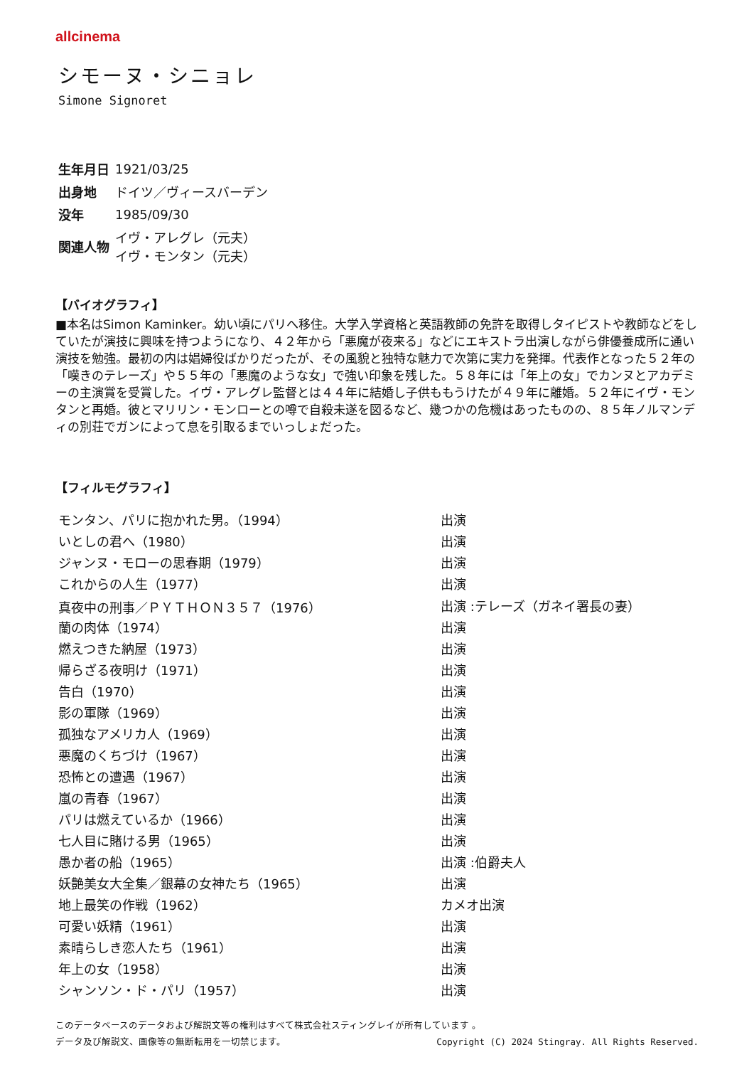allcinema
シモーヌ・シニョレ
Simone Signoret
| 生年月日 | 1921/03/25 |
| 出身地 | ドイツ／ヴィースバーデン |
| 没年 | 1985/09/30 |
| 関連人物 | イヴ・アレグレ（元夫） イヴ・モンタン（元夫） |
【バイオグラフィ】
■本名はSimon Kaminker。幼い頃にパリへ移住。大学入学資格と英語教師の免許を取得しタイピストや教師などをしていたが演技に興味を持つようになり、４２年から「悪魔が夜来る」などにエキストラ出演しながら俳優養成所に通い演技を勉強。最初の内は娼婦役ばかりだったが、その風貌と独特な魅力で次第に実力を発揮。代表作となった５２年の「嘆きのテレーズ」や５５年の「悪魔のような女」で強い印象を残した。５８年には「年上の女」でカンヌとアカデミーの主演賞を受賞した。イヴ・アレグレ監督とは４４年に結婚し子供ももうけたが４９年に離婚。５２年にイヴ・モンタンと再婚。彼とマリリン・モンローとの噂で自殺未遂を図るなど、幾つかの危機はあったものの、８５年ノルマンディの別荘でガンによって息を引取るまでいっしょだった。
【フィルモグラフィ】
| モンタン、パリに抱かれた男。（1994） | 出演 |
| いとしの君へ（1980） | 出演 |
| ジャンヌ・モローの思春期（1979） | 出演 |
| これからの人生（1977） | 出演 |
| 真夜中の刑事／ＰＹＴＨＯＮ３５７（1976） | 出演 :テレーズ（ガネイ署長の妻） |
| 蘭の肉体（1974） | 出演 |
| 燃えつきた納屋（1973） | 出演 |
| 帰らざる夜明け（1971） | 出演 |
| 告白（1970） | 出演 |
| 影の軍隊（1969） | 出演 |
| 孤独なアメリカ人（1969） | 出演 |
| 悪魔のくちづけ（1967） | 出演 |
| 恐怖との遭遇（1967） | 出演 |
| 嵐の青春（1967） | 出演 |
| パリは燃えているか（1966） | 出演 |
| 七人目に賭ける男（1965） | 出演 |
| 愚か者の船（1965） | 出演 :伯爵夫人 |
| 妖艶美女大全集／銀幕の女神たち（1965） | 出演 |
| 地上最笑の作戦（1962） | カメオ出演 |
| 可愛い妖精（1961） | 出演 |
| 素晴らしき恋人たち（1961） | 出演 |
| 年上の女（1958） | 出演 |
| シャンソン・ド・パリ（1957） | 出演 |
このデータベースのデータおよび解説文等の権利はすべて株式会社スティングレイが所有しています 。
Copyright (C) 2024 Stingray. All Rights Reserved. データ及び解説文、画像等の無断転用を一切禁じます。